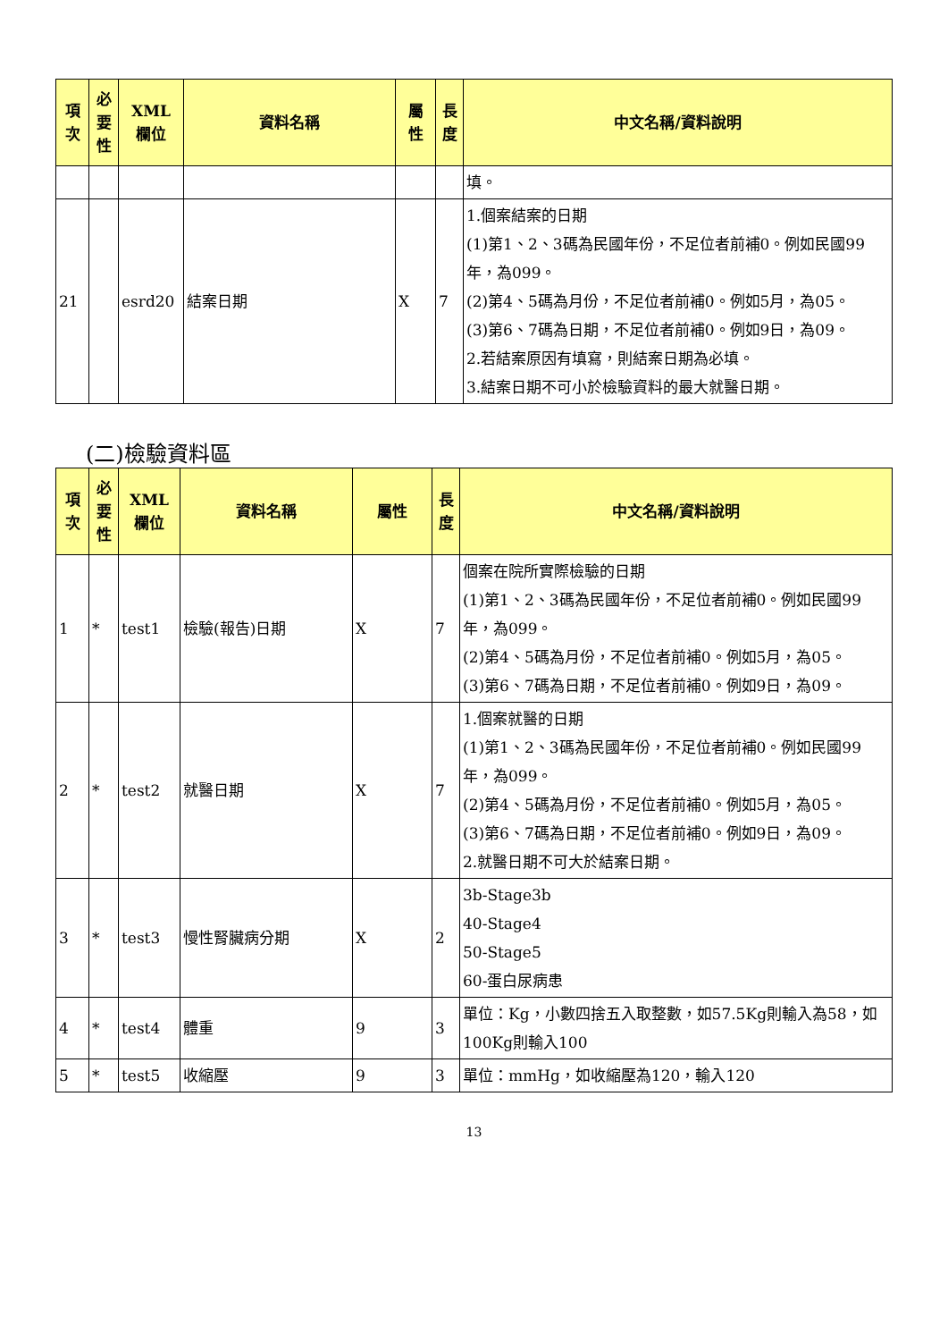| 項 次 | 必 要 性 | XML 欄位 | 資料名稱 | 屬 性 | 長 度 | 中文名稱/資料說明 |
| --- | --- | --- | --- | --- | --- | --- |
| | | | | | | 填。 |
| 21 | | esrd20 | 結案日期 | X | 7 | 1.個案結案的日期 (1)第1、2、3碼為民國年份，不足位者前補0。例如民國99年，為099。 (2)第4、5碼為月份，不足位者前補0。例如5月，為05。 (3)第6、7碼為日期，不足位者前補0。例如9日，為09。 2.若結案原因有填寫，則結案日期為必填。 3.結案日期不可小於檢驗資料的最大就醫日期。 |
(二)檢驗資料區
| 項 次 | 必 要 性 | XML 欄位 | 資料名稱 | 屬性 | 長 度 | 中文名稱/資料說明 |
| --- | --- | --- | --- | --- | --- | --- |
| 1 | * | test1 | 檢驗(報告)日期 | X | 7 | 個案在院所實際檢驗的日期 (1)第1、2、3碼為民國年份，不足位者前補0。例如民國99年，為099。 (2)第4、5碼為月份，不足位者前補0。例如5月，為05。 (3)第6、7碼為日期，不足位者前補0。例如9日，為09。 |
| 2 | * | test2 | 就醫日期 | X | 7 | 1.個案就醫的日期 (1)第1、2、3碼為民國年份，不足位者前補0。例如民國99年，為099。 (2)第4、5碼為月份，不足位者前補0。例如5月，為05。 (3)第6、7碼為日期，不足位者前補0。例如9日，為09。 2.就醫日期不可大於結案日期。 |
| 3 | * | test3 | 慢性腎臟病分期 | X | 2 | 3b-Stage3b 40-Stage4 50-Stage5 60-蛋白尿病患 |
| 4 | * | test4 | 體重 | 9 | 3 | 單位：Kg，小數四捨五入取整數，如57.5Kg則輸入為58，如100Kg則輸入100 |
| 5 | * | test5 | 收縮壓 | 9 | 3 | 單位：mmHg，如收縮壓為120，輸入120 |
13